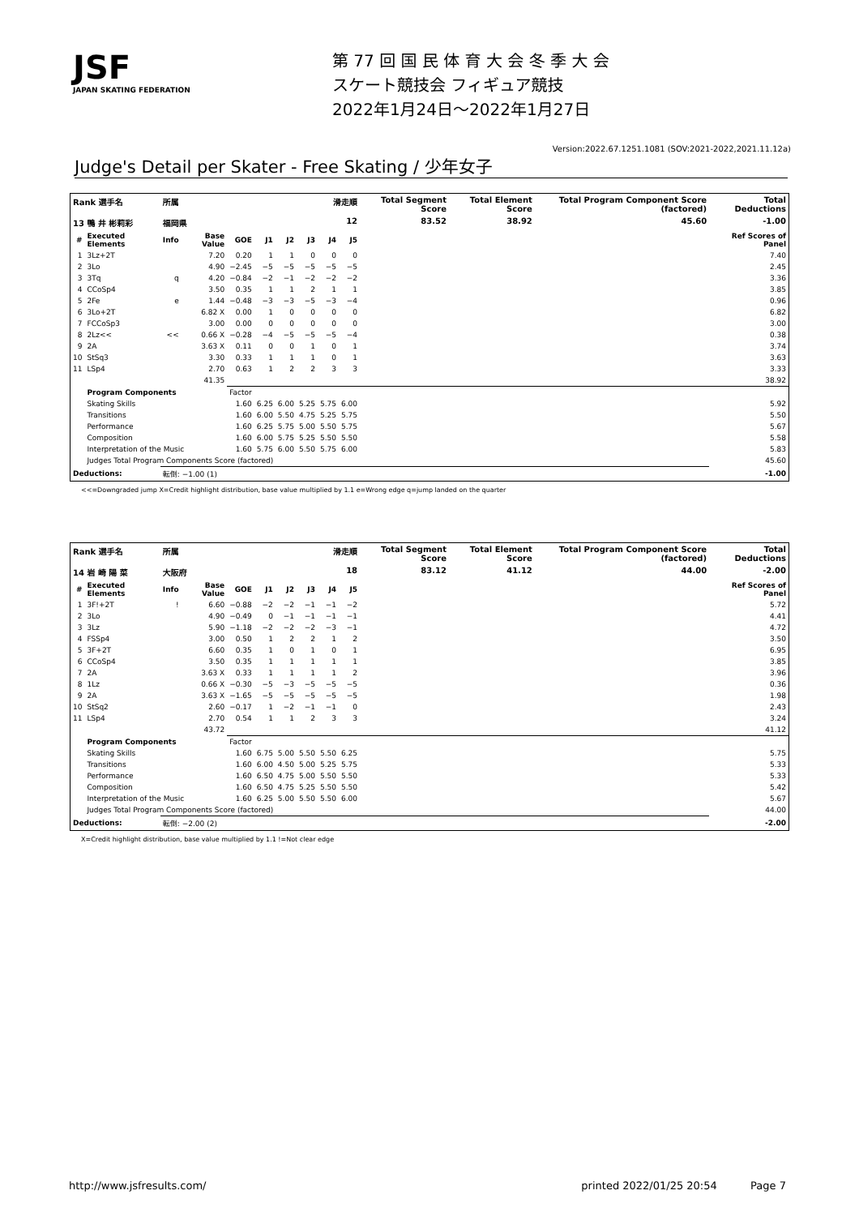JSF
JAPAN SKATING FEDERATION
第 77 回 国 民 体 育 大 会 冬 季 大 会
スケート競技会 フィギュア競技
2022年1月24日～2022年1月27日
Version:2022.67.1251.1081 (SOV:2021-2022,2021.11.12a)
Judge's Detail per Skater - Free Skating / 少年女子
| Rank 選手名 | | 所属 | | 滑走順 | | | | | | Total Segment Score | Total Element Score | Total Program Component Score (factored) | Total Deductions |
| --- | --- | --- | --- | --- | --- | --- | --- | --- | --- | --- | --- | --- | --- |
| 13 鴨 井 彬莉彩 | | 福岡県 | | 12 | | | | | | 83.52 | 38.92 | 45.60 | -1.00 |
| # | Executed Elements | Info | Base Value | GOE | J1 | J2 | J3 | J4 | J5 | | | | Ref Scores of Panel |
| 1 | 3Lz+2T | | 7.20 | 0.20 | 1 | 1 | 0 | 0 | 0 | | | | 7.40 |
| 2 | 3Lo | | 4.90 | −2.45 | −5 | −5 | −5 | −5 | −5 | | | | 2.45 |
| 3 | 3Tq | q | 4.20 | −0.84 | −2 | −1 | −2 | −2 | −2 | | | | 3.36 |
| 4 | CCoSp4 | | 3.50 | 0.35 | 1 | 1 | 2 | 1 | 1 | | | | 3.85 |
| 5 | 2Fe | e | 1.44 | −0.48 | −3 | −3 | −5 | −3 | −4 | | | | 0.96 |
| 6 | 3Lo+2T | | 6.82 X | 0.00 | 1 | 0 | 0 | 0 | 0 | | | | 6.82 |
| 7 | FCCoSp3 | | 3.00 | 0.00 | 0 | 0 | 0 | 0 | 0 | | | | 3.00 |
| 8 | 2Lz<< | << | 0.66 X | −0.28 | −4 | −5 | −5 | −5 | −4 | | | | 0.38 |
| 9 | 2A | | 3.63 X | 0.11 | 0 | 0 | 1 | 0 | 1 | | | | 3.74 |
| 10 | StSq3 | | 3.30 | 0.33 | 1 | 1 | 1 | 0 | 1 | | | | 3.63 |
| 11 | LSp4 | | 2.70 | 0.63 | 1 | 2 | 2 | 3 | 3 | | | | 3.33 |
| | | | 41.35 | | | | | | | | | | 38.92 |
| | Program Components | | | Factor | | | | | | | | | |
| | Skating Skills | | | 1.60 | 6.25 | 6.00 | 5.25 | 5.75 | 6.00 | | | | 5.92 |
| | Transitions | | | 1.60 | 6.00 | 5.50 | 4.75 | 5.25 | 5.75 | | | | 5.50 |
| | Performance | | | 1.60 | 6.25 | 5.75 | 5.00 | 5.50 | 5.75 | | | | 5.67 |
| | Composition | | | 1.60 | 6.00 | 5.75 | 5.25 | 5.50 | 5.50 | | | | 5.58 |
| | Interpretation of the Music | | | 1.60 | 5.75 | 6.00 | 5.50 | 5.75 | 6.00 | | | | 5.83 |
| | Judges Total Program Components Score (factored) | | | | | | | | | | | | 45.60 |
| Deductions: | | 転倒: −1.00 (1) | | | | | | | | | | | -1.00 |
<<=Downgraded jump X=Credit highlight distribution, base value multiplied by 1.1 e=Wrong edge q=jump landed on the quarter
| Rank 選手名 | | 所属 | | 滑走順 | | | | | | Total Segment Score | Total Element Score | Total Program Component Score (factored) | Total Deductions |
| --- | --- | --- | --- | --- | --- | --- | --- | --- | --- | --- | --- | --- | --- |
| 14 岩 崎 陽 菜 | | 大阪府 | | 18 | | | | | | 83.12 | 41.12 | 44.00 | -2.00 |
| # | Executed Elements | Info | Base Value | GOE | J1 | J2 | J3 | J4 | J5 | | | | Ref Scores of Panel |
| 1 | 3F!+2T | ! | 6.60 | −0.88 | −2 | −2 | −1 | −1 | −2 | | | | 5.72 |
| 2 | 3Lo | | 4.90 | −0.49 | 0 | −1 | −1 | −1 | −1 | | | | 4.41 |
| 3 | 3Lz | | 5.90 | −1.18 | −2 | −2 | −2 | −3 | −1 | | | | 4.72 |
| 4 | FSSp4 | | 3.00 | 0.50 | 1 | 2 | 2 | 1 | 2 | | | | 3.50 |
| 5 | 3F+2T | | 6.60 | 0.35 | 1 | 0 | 1 | 0 | 1 | | | | 6.95 |
| 6 | CCoSp4 | | 3.50 | 0.35 | 1 | 1 | 1 | 1 | 1 | | | | 3.85 |
| 7 | 2A | | 3.63 X | 0.33 | 1 | 1 | 1 | 1 | 2 | | | | 3.96 |
| 8 | 1Lz | | 0.66 X | −0.30 | −5 | −3 | −5 | −5 | −5 | | | | 0.36 |
| 9 | 2A | | 3.63 X | −1.65 | −5 | −5 | −5 | −5 | −5 | | | | 1.98 |
| 10 | StSq2 | | 2.60 | −0.17 | 1 | −2 | −1 | −1 | 0 | | | | 2.43 |
| 11 | LSp4 | | 2.70 | 0.54 | 1 | 1 | 2 | 3 | 3 | | | | 3.24 |
| | | | 43.72 | | | | | | | | | | 41.12 |
| | Program Components | | | Factor | | | | | | | | | |
| | Skating Skills | | | 1.60 | 6.75 | 5.00 | 5.50 | 5.50 | 6.25 | | | | 5.75 |
| | Transitions | | | 1.60 | 6.00 | 4.50 | 5.00 | 5.25 | 5.75 | | | | 5.33 |
| | Performance | | | 1.60 | 6.50 | 4.75 | 5.00 | 5.50 | 5.50 | | | | 5.33 |
| | Composition | | | 1.60 | 6.50 | 4.75 | 5.25 | 5.50 | 5.50 | | | | 5.42 |
| | Interpretation of the Music | | | 1.60 | 6.25 | 5.00 | 5.50 | 5.50 | 6.00 | | | | 5.67 |
| | Judges Total Program Components Score (factored) | | | | | | | | | | | | 44.00 |
| Deductions: | | 転倒: −2.00 (2) | | | | | | | | | | | -2.00 |
X=Credit highlight distribution, base value multiplied by 1.1 !=Not clear edge
http://www.jsfresults.com/ printed 2022/01/25 20:54 Page 7